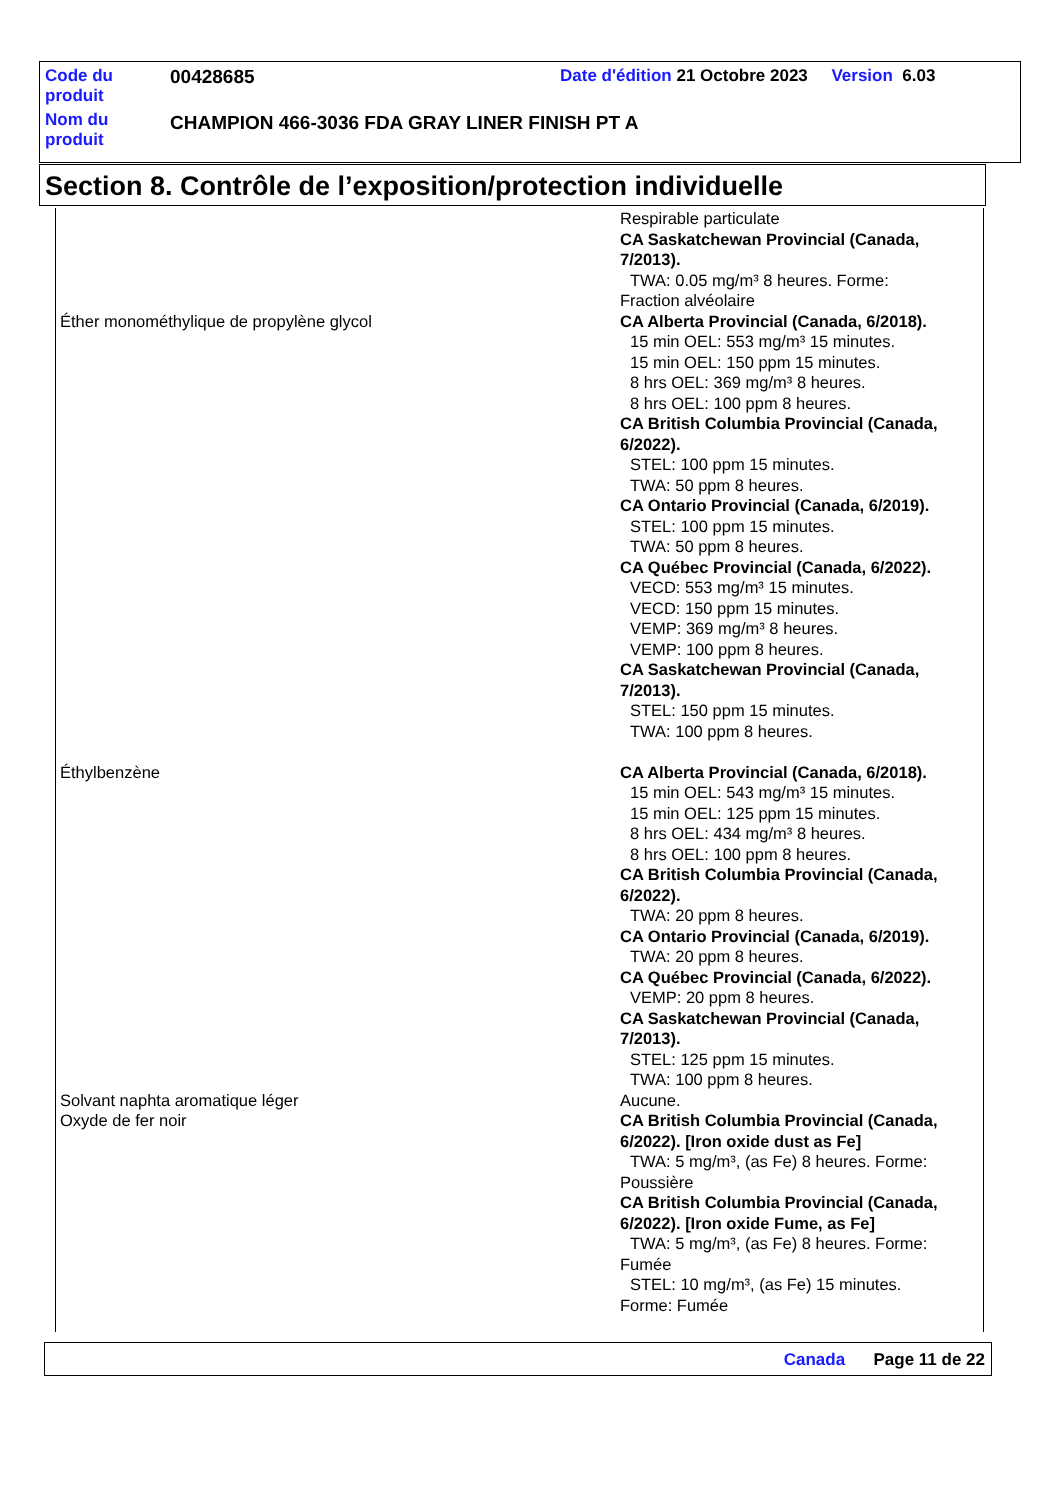| Code du produit | 00428685 | Date d'édition 21 Octobre 2023 Version 6.03 |
| Nom du produit | CHAMPION 466-3036 FDA GRAY LINER FINISH PT A | |
Section 8. Contrôle de l’exposition/protection individuelle
| | Respirable particulate CA Saskatchewan Provincial (Canada, 7/2013). TWA: 0.05 mg/m³ 8 heures. Forme: Fraction alvéolaire |
| Éther monométhylique de propylène glycol | CA Alberta Provincial (Canada, 6/2018). 15 min OEL: 553 mg/m³ 15 minutes. 15 min OEL: 150 ppm 15 minutes. 8 hrs OEL: 369 mg/m³ 8 heures. 8 hrs OEL: 100 ppm 8 heures. CA British Columbia Provincial (Canada, 6/2022). STEL: 100 ppm 15 minutes. TWA: 50 ppm 8 heures. CA Ontario Provincial (Canada, 6/2019). STEL: 100 ppm 15 minutes. TWA: 50 ppm 8 heures. CA Québec Provincial (Canada, 6/2022). VECD: 553 mg/m³ 15 minutes. VECD: 150 ppm 15 minutes. VEMP: 369 mg/m³ 8 heures. VEMP: 100 ppm 8 heures. CA Saskatchewan Provincial (Canada, 7/2013). STEL: 150 ppm 15 minutes. TWA: 100 ppm 8 heures. |
| Éthylbenzène | CA Alberta Provincial (Canada, 6/2018). 15 min OEL: 543 mg/m³ 15 minutes. 15 min OEL: 125 ppm 15 minutes. 8 hrs OEL: 434 mg/m³ 8 heures. 8 hrs OEL: 100 ppm 8 heures. CA British Columbia Provincial (Canada, 6/2022). TWA: 20 ppm 8 heures. CA Ontario Provincial (Canada, 6/2019). TWA: 20 ppm 8 heures. CA Québec Provincial (Canada, 6/2022). VEMP: 20 ppm 8 heures. CA Saskatchewan Provincial (Canada, 7/2013). STEL: 125 ppm 15 minutes. TWA: 100 ppm 8 heures. |
| Solvant naphta aromatique léger | Aucune. |
| Oxyde de fer noir | CA British Columbia Provincial (Canada, 6/2022). [Iron oxide dust as Fe] TWA: 5 mg/m³, (as Fe) 8 heures. Forme: Poussière CA British Columbia Provincial (Canada, 6/2022). [Iron oxide Fume, as Fe] TWA: 5 mg/m³, (as Fe) 8 heures. Forme: Fumée STEL: 10 mg/m³, (as Fe) 15 minutes. Forme: Fumée |
Canada Page 11 de 22